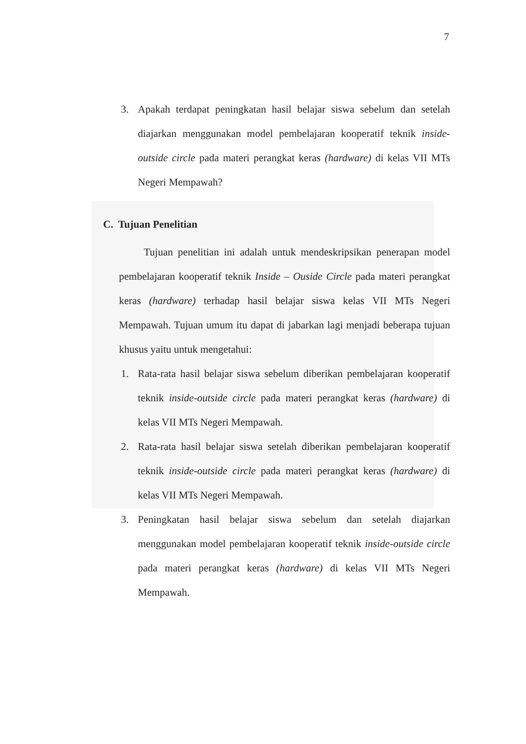7
3. Apakah terdapat peningkatan hasil belajar siswa sebelum dan setelah diajarkan menggunakan model pembelajaran kooperatif teknik inside-outside circle pada materi perangkat keras (hardware) di kelas VII MTs Negeri Mempawah?
C. Tujuan Penelitian
Tujuan penelitian ini adalah untuk mendeskripsikan penerapan model pembelajaran kooperatif teknik Inside – Ouside Circle pada materi perangkat keras (hardware) terhadap hasil belajar siswa kelas VII MTs Negeri Mempawah. Tujuan umum itu dapat di jabarkan lagi menjadi beberapa tujuan khusus yaitu untuk mengetahui:
1. Rata-rata hasil belajar siswa sebelum diberikan pembelajaran kooperatif teknik inside-outside circle pada materi perangkat keras (hardware) di kelas VII MTs Negeri Mempawah.
2. Rata-rata hasil belajar siswa setelah diberikan pembelajaran kooperatif teknik inside-outside circle pada materi perangkat keras (hardware) di kelas VII MTs Negeri Mempawah.
3. Peningkatan hasil belajar siswa sebelum dan setelah diajarkan menggunakan model pembelajaran kooperatif teknik inside-outside circle pada materi perangkat keras (hardware) di kelas VII MTs Negeri Mempawah.